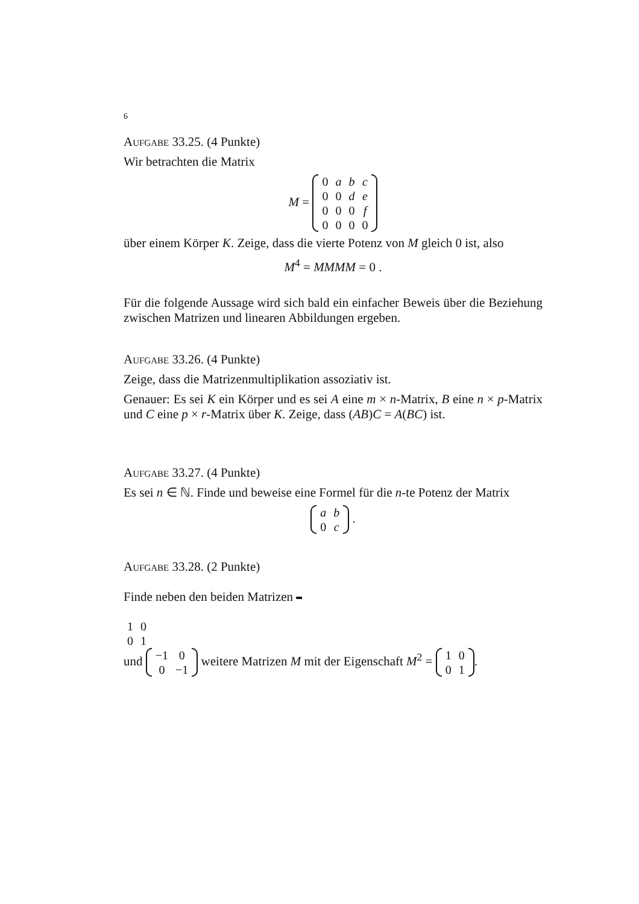6
Aufgabe 33.25. (4 Punkte)
Wir betrachten die Matrix
M =
| 0 | a | b | c |
| 0 | 0 | d | e |
| 0 | 0 | 0 | f |
| 0 | 0 | 0 | 0 |
über einem Körper K. Zeige, dass die vierte Potenz von M gleich 0 ist, also
M<sup>4</sup> = MMMM = 0 .
Für die folgende Aussage wird sich bald ein einfacher Beweis über die Beziehung zwischen Matrizen und linearen Abbildungen ergeben.
Aufgabe 33.26. (4 Punkte)
Zeige, dass die Matrizenmultiplikation assoziativ ist.
Genauer: Es sei K ein Körper und es sei A eine m × n-Matrix, B eine n × p-Matrix und C eine p × r-Matrix über K. Zeige, dass (AB)C = A(BC) ist.
Aufgabe 33.27. (4 Punkte)
Es sei n ∈ ℕ. Finde und beweise eine Formel für die n-te Potenz der Matrix
| a | b |
| 0 | c |
.
Aufgabe 33.28. (2 Punkte)
Finde neben den beiden Matrizen
| 1 | 0 |
| 0 | 1 |
und
| −1 | 0 |
| 0 | −1 |
weitere Matrizen M mit der Eigenschaft M<sup>2</sup> =
| 1 | 0 |
| 0 | 1 |
.